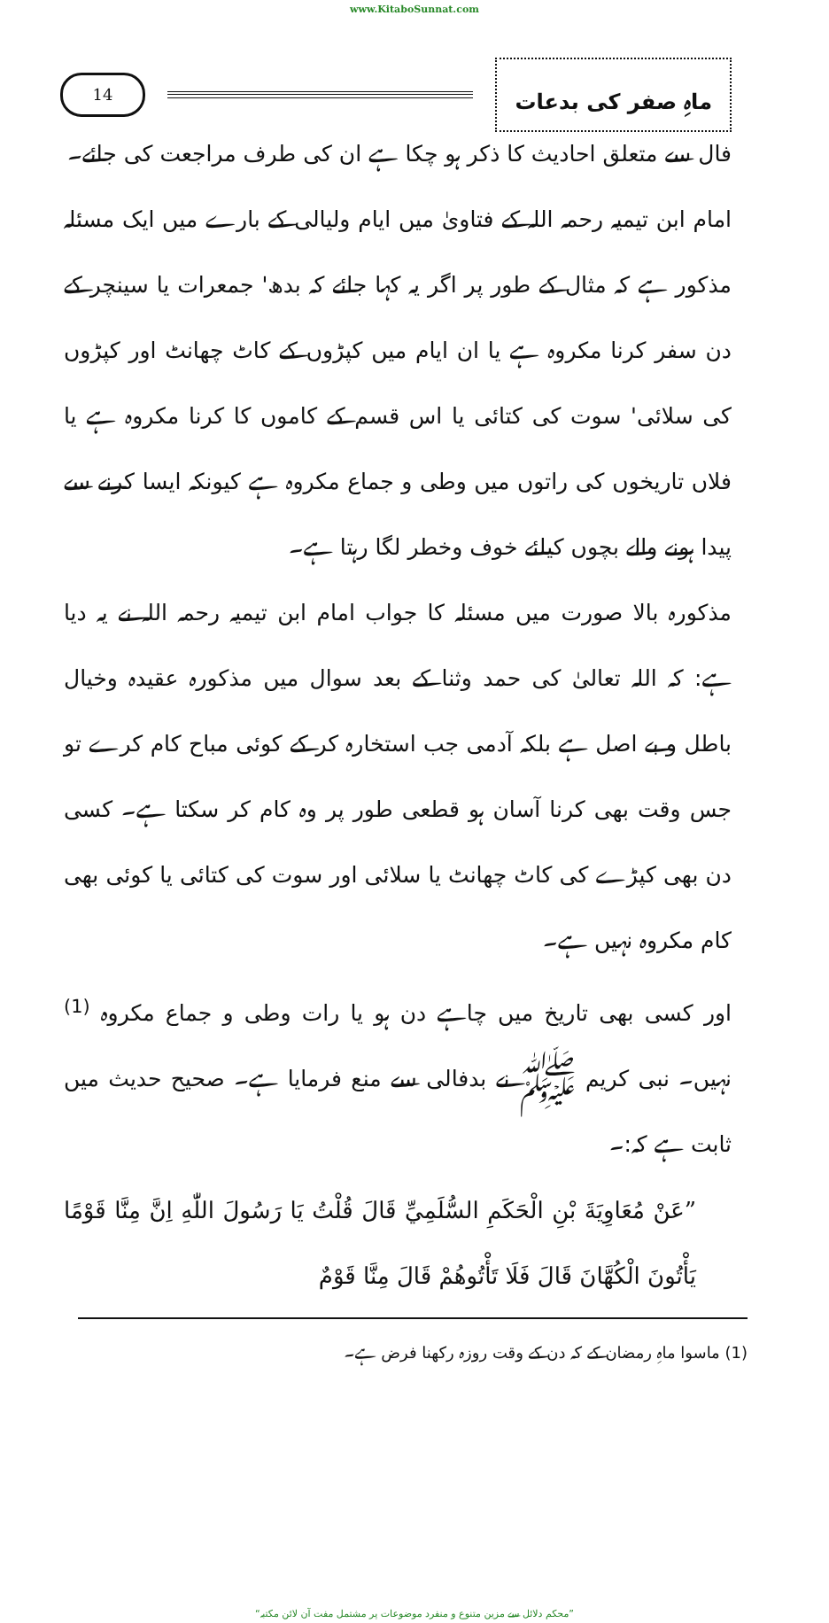www.KitaboSunnat.com
14
ماہِ صفر کی بدعات
فال سے متعلق احادیث کا ذکر ہو چکا ہے ان کی طرف مراجعت کی جائے۔
امام ابن تیمیہ رحمہ اللہ کے فتاویٰ میں ایام ولیالی کے بارے میں ایک مسئلہ مذکور ہے کہ مثال کے طور پر اگر یہ کہا جائے کہ بدھ' جمعرات یا سینچر کے دن سفر کرنا مکروہ ہے یا ان ایام میں کپڑوں کے کاٹ چھانٹ اور کپڑوں کی سلائی' سوت کی کتائی یا اس قسم کے کاموں کا کرنا مکروہ ہے یا فلاں تاریخوں کی راتوں میں وطی و جماع مکروہ ہے کیونکہ ایسا کرنے سے پیدا ہونے والے بچوں کیلئے خوف وخطر لگا رہتا ہے۔
مذکورہ بالا صورت میں مسئلہ کا جواب امام ابن تیمیہ رحمہ اللہ نے یہ دیا ہے: کہ اللہ تعالیٰ کی حمد وثنا کے بعد سوال میں مذکورہ عقیدہ وخیال باطل و بے اصل ہے بلکہ آدمی جب استخارہ کر کے کوئی مباح کام کرے تو جس وقت بھی کرنا آسان ہو قطعی طور پر وہ کام کر سکتا ہے۔ کسی دن بھی کپڑے کی کاٹ چھانٹ یا سلائی اور سوت کی کتائی یا کوئی بھی کام مکروہ نہیں ہے۔
اور کسی بھی تاریخ میں چاہے دن ہو یا رات وطی و جماع مکروہ <sup>(1)</sup> نہیں۔ نبی کریم ﷺ نے بدفالی سے منع فرمایا ہے۔ صحیح حدیث میں ثابت ہے کہ:۔
”عَنْ مُعَاوِيَةَ بْنِ الْحَكَمِ السُّلَمِيِّ قَالَ قُلْتُ يَا رَسُولَ اللّٰهِ اِنَّ مِنَّا قَوْمًا يَأْتُونَ الْكُهَّانَ قَالَ فَلَا تَأْتُوهُمْ قَالَ مِنَّا قَوْمٌ
(1) ماسوا ماہِ رمضان کے کہ دن کے وقت روزہ رکھنا فرض ہے۔
”محکم دلائل سے مزین متنوع و منفرد موضوعات پر مشتمل مفت آن لائن مکتبہ“